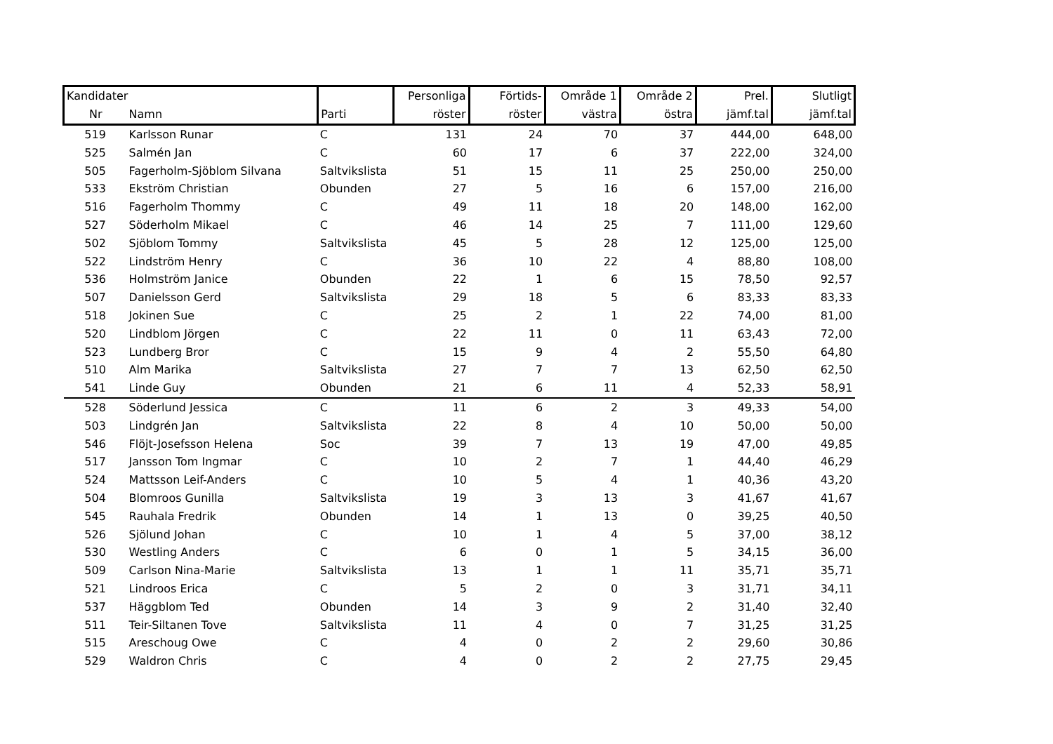| Kandidater | | | Personliga | Förtids- | Område 1 | Område 2 | Prel. | Slutligt |
| --- | --- | --- | --- | --- | --- | --- | --- | --- |
| Nr | Namn | Parti | röster | röster | västra | östra | jämf.tal | jämf.tal |
| 519 | Karlsson Runar | C | 131 | 24 | 70 | 37 | 444,00 | 648,00 |
| 525 | Salmén Jan | C | 60 | 17 | 6 | 37 | 222,00 | 324,00 |
| 505 | Fagerholm-Sjöblom Silvana | Saltvikslista | 51 | 15 | 11 | 25 | 250,00 | 250,00 |
| 533 | Ekström Christian | Obunden | 27 | 5 | 16 | 6 | 157,00 | 216,00 |
| 516 | Fagerholm Thommy | C | 49 | 11 | 18 | 20 | 148,00 | 162,00 |
| 527 | Söderholm Mikael | C | 46 | 14 | 25 | 7 | 111,00 | 129,60 |
| 502 | Sjöblom Tommy | Saltvikslista | 45 | 5 | 28 | 12 | 125,00 | 125,00 |
| 522 | Lindström Henry | C | 36 | 10 | 22 | 4 | 88,80 | 108,00 |
| 536 | Holmström Janice | Obunden | 22 | 1 | 6 | 15 | 78,50 | 92,57 |
| 507 | Danielsson Gerd | Saltvikslista | 29 | 18 | 5 | 6 | 83,33 | 83,33 |
| 518 | Jokinen Sue | C | 25 | 2 | 1 | 22 | 74,00 | 81,00 |
| 520 | Lindblom Jörgen | C | 22 | 11 | 0 | 11 | 63,43 | 72,00 |
| 523 | Lundberg Bror | C | 15 | 9 | 4 | 2 | 55,50 | 64,80 |
| 510 | Alm Marika | Saltvikslista | 27 | 7 | 7 | 13 | 62,50 | 62,50 |
| 541 | Linde Guy | Obunden | 21 | 6 | 11 | 4 | 52,33 | 58,91 |
| 528 | Söderlund Jessica | C | 11 | 6 | 2 | 3 | 49,33 | 54,00 |
| 503 | Lindgrén Jan | Saltvikslista | 22 | 8 | 4 | 10 | 50,00 | 50,00 |
| 546 | Flöjt-Josefsson Helena | Soc | 39 | 7 | 13 | 19 | 47,00 | 49,85 |
| 517 | Jansson Tom Ingmar | C | 10 | 2 | 7 | 1 | 44,40 | 46,29 |
| 524 | Mattsson Leif-Anders | C | 10 | 5 | 4 | 1 | 40,36 | 43,20 |
| 504 | Blomroos Gunilla | Saltvikslista | 19 | 3 | 13 | 3 | 41,67 | 41,67 |
| 545 | Rauhala Fredrik | Obunden | 14 | 1 | 13 | 0 | 39,25 | 40,50 |
| 526 | Sjölund Johan | C | 10 | 1 | 4 | 5 | 37,00 | 38,12 |
| 530 | Westling Anders | C | 6 | 0 | 1 | 5 | 34,15 | 36,00 |
| 509 | Carlson Nina-Marie | Saltvikslista | 13 | 1 | 1 | 11 | 35,71 | 35,71 |
| 521 | Lindroos Erica | C | 5 | 2 | 0 | 3 | 31,71 | 34,11 |
| 537 | Häggblom Ted | Obunden | 14 | 3 | 9 | 2 | 31,40 | 32,40 |
| 511 | Teir-Siltanen Tove | Saltvikslista | 11 | 4 | 0 | 7 | 31,25 | 31,25 |
| 515 | Areschoug Owe | C | 4 | 0 | 2 | 2 | 29,60 | 30,86 |
| 529 | Waldron Chris | C | 4 | 0 | 2 | 2 | 27,75 | 29,45 |